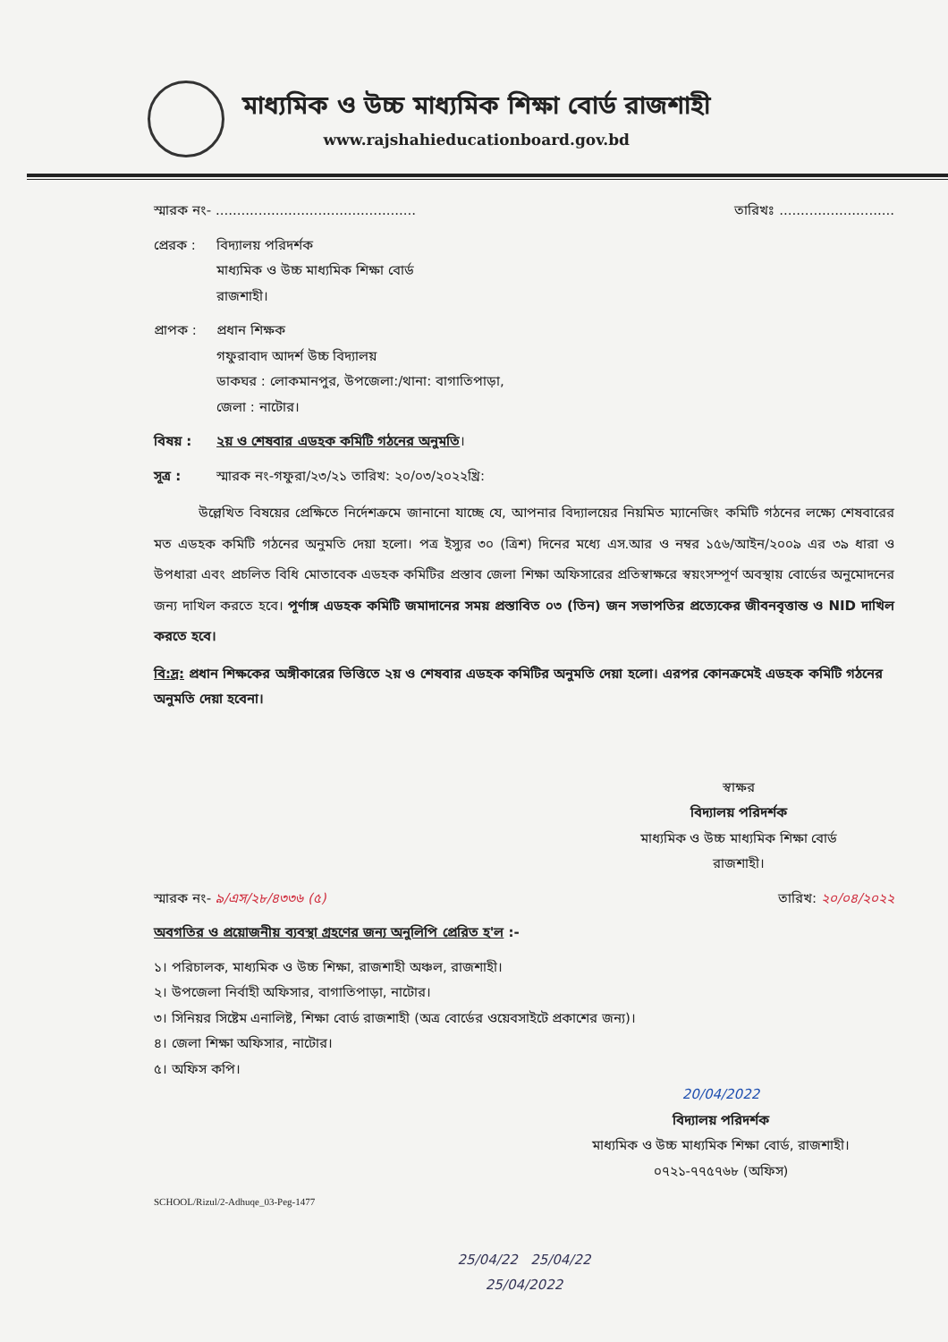মাধ্যমিক ও উচ্চ মাধ্যমিক শিক্ষা বোর্ড রাজশাহী
www.rajshahieducationboard.gov.bd
স্মারক নং- ............................................... তারিখঃ ...........................
প্রেরক : বিদ্যালয় পরিদর্শক
মাধ্যমিক ও উচ্চ মাধ্যমিক শিক্ষা বোর্ড
রাজশাহী।
প্রাপক : প্রধান শিক্ষক
গফুরাবাদ আদর্শ উচ্চ বিদ্যালয়
ডাকঘর : লোকমানপুর, উপজেলা:/থানা: বাগাতিপাড়া,
জেলা : নাটোর।
বিষয় : ২য় ও শেষবার এডহক কমিটি গঠনের অনুমতি।
সূত্র : স্মারক নং-গফুরা/২৩/২১ তারিখ: ২০/০৩/২০২২খ্রি:
উল্লেখিত বিষয়ের প্রেক্ষিতে নির্দেশক্রমে জানানো যাচ্ছে যে, আপনার বিদ্যালয়ের নিয়মিত ম্যানেজিং কমিটি গঠনের লক্ষ্যে শেষবারের মত এডহক কমিটি গঠনের অনুমতি দেয়া হলো। পত্র ইস্যুর ৩০ (ত্রিশ) দিনের মধ্যে এস.আর ও নম্বর ১৫৬/আইন/২০০৯ এর ৩৯ ধারা ও উপধারা এবং প্রচলিত বিধি মোতাবেক এডহক কমিটির প্রস্তাব জেলা শিক্ষা অফিসারের প্রতিস্বাক্ষরে স্বয়ংসম্পূর্ণ অবস্থায় বোর্ডের অনুমোদনের জন্য দাখিল করতে হবে। পূর্ণাঙ্গ এডহক কমিটি জমাদানের সময় প্রস্তাবিত ০৩ (তিন) জন সভাপতির প্রত্যেকের জীবনবৃত্তান্ত ও NID দাখিল করতে হবে।
বি:দ্র: প্রধান শিক্ষকের অঙ্গীকারের ভিত্তিতে ২য় ও শেষবার এডহক কমিটির অনুমতি দেয়া হলো। এরপর কোনক্রমেই এডহক কমিটি গঠনের অনুমতি দেয়া হবেনা।
স্বাক্ষর
বিদ্যালয় পরিদর্শক
মাধ্যমিক ও উচ্চ মাধ্যমিক শিক্ষা বোর্ড
রাজশাহী।
স্মারক নং- ৯/এস/২৮/৪৩৩৬ (৫) তারিখ: ২০/০৪/২০২২
অবগতির ও প্রয়োজনীয় ব্যবস্থা গ্রহণের জন্য অনুলিপি প্রেরিত হ'ল :-
১। পরিচালক, মাধ্যমিক ও উচ্চ শিক্ষা, রাজশাহী অঞ্চল, রাজশাহী।
২। উপজেলা নির্বাহী অফিসার, বাগাতিপাড়া, নাটোর।
৩। সিনিয়র সিষ্টেম এনালিষ্ট, শিক্ষা বোর্ড রাজশাহী (অত্র বোর্ডের ওয়েবসাইটে প্রকাশের জন্য)।
৪। জেলা শিক্ষা অফিসার, নাটোর।
৫। অফিস কপি।
20/04/2022
বিদ্যালয় পরিদর্শক
মাধ্যমিক ও উচ্চ মাধ্যমিক শিক্ষা বোর্ড, রাজশাহী।
০৭২১-৭৭৫৭৬৮ (অফিস)
SCHOOL/Rizul/2-Adhuqe_03-Peg-1477
25/04/22 25/04/22
25/04/2022